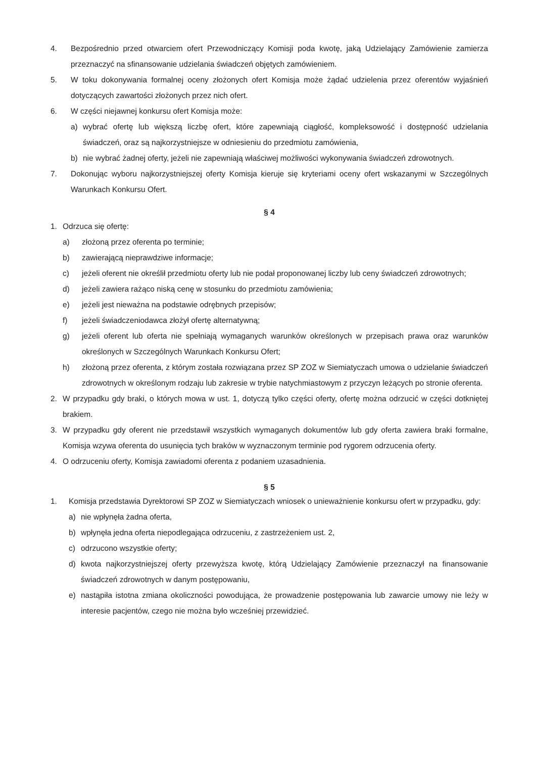4. Bezpośrednio przed otwarciem ofert Przewodniczący Komisji poda kwotę, jaką Udzielający Zamówienie zamierza przeznaczyć na sfinansowanie udzielania świadczeń objętych zamówieniem.
5. W toku dokonywania formalnej oceny złożonych ofert Komisja może żądać udzielenia przez oferentów wyjaśnień dotyczących zawartości złożonych przez nich ofert.
6. W części niejawnej konkursu ofert Komisja może:
a) wybrać ofertę lub większą liczbę ofert, które zapewniają ciągłość, kompleksowość i dostępność udzielania świadczeń, oraz są najkorzystniejsze w odniesieniu do przedmiotu zamówienia,
b) nie wybrać żadnej oferty, jeżeli nie zapewniają właściwej możliwości wykonywania świadczeń zdrowotnych.
7. Dokonując wyboru najkorzystniejszej oferty Komisja kieruje się kryteriami oceny ofert wskazanymi w Szczególnych Warunkach Konkursu Ofert.
§ 4
1. Odrzuca się ofertę:
a) złożoną przez oferenta po terminie;
b) zawierającą nieprawdziwe informacje;
c) jeżeli oferent nie określił przedmiotu oferty lub nie podał proponowanej liczby lub ceny świadczeń zdrowotnych;
d) jeżeli zawiera rażąco niską cenę w stosunku do przedmiotu zamówienia;
e) jeżeli jest nieważna na podstawie odrębnych przepisów;
f) jeżeli świadczeniodawca złożył ofertę alternatywną;
g) jeżeli oferent lub oferta nie spełniają wymaganych warunków określonych w przepisach prawa oraz warunków określonych w Szczególnych Warunkach Konkursu Ofert;
h) złożoną przez oferenta, z którym została rozwiązana przez SP ZOZ w Siemiatyczach umowa o udzielanie świadczeń zdrowotnych w określonym rodzaju lub zakresie w trybie natychmiastowym z przyczyn leżących po stronie oferenta.
2. W przypadku gdy braki, o których mowa w ust. 1, dotyczą tylko części oferty, ofertę można odrzucić w części dotkniętej brakiem.
3. W przypadku gdy oferent nie przedstawił wszystkich wymaganych dokumentów lub gdy oferta zawiera braki formalne, Komisja wzywa oferenta do usunięcia tych braków w wyznaczonym terminie pod rygorem odrzucenia oferty.
4. O odrzuceniu oferty, Komisja zawiadomi oferenta z podaniem uzasadnienia.
§ 5
1. Komisja przedstawia Dyrektorowi SP ZOZ w Siemiatyczach wniosek o unieważnienie konkursu ofert w przypadku, gdy:
a) nie wpłynęła żadna oferta,
b) wpłynęła jedna oferta niepodlegająca odrzuceniu, z zastrzeżeniem ust. 2,
c) odrzucono wszystkie oferty;
d) kwota najkorzystniejszej oferty przewyższa kwotę, którą Udzielający Zamówienie przeznaczył na finansowanie świadczeń zdrowotnych w danym postępowaniu,
e) nastąpiła istotna zmiana okoliczności powodująca, że prowadzenie postępowania lub zawarcie umowy nie leży w interesie pacjentów, czego nie można było wcześniej przewidzieć.